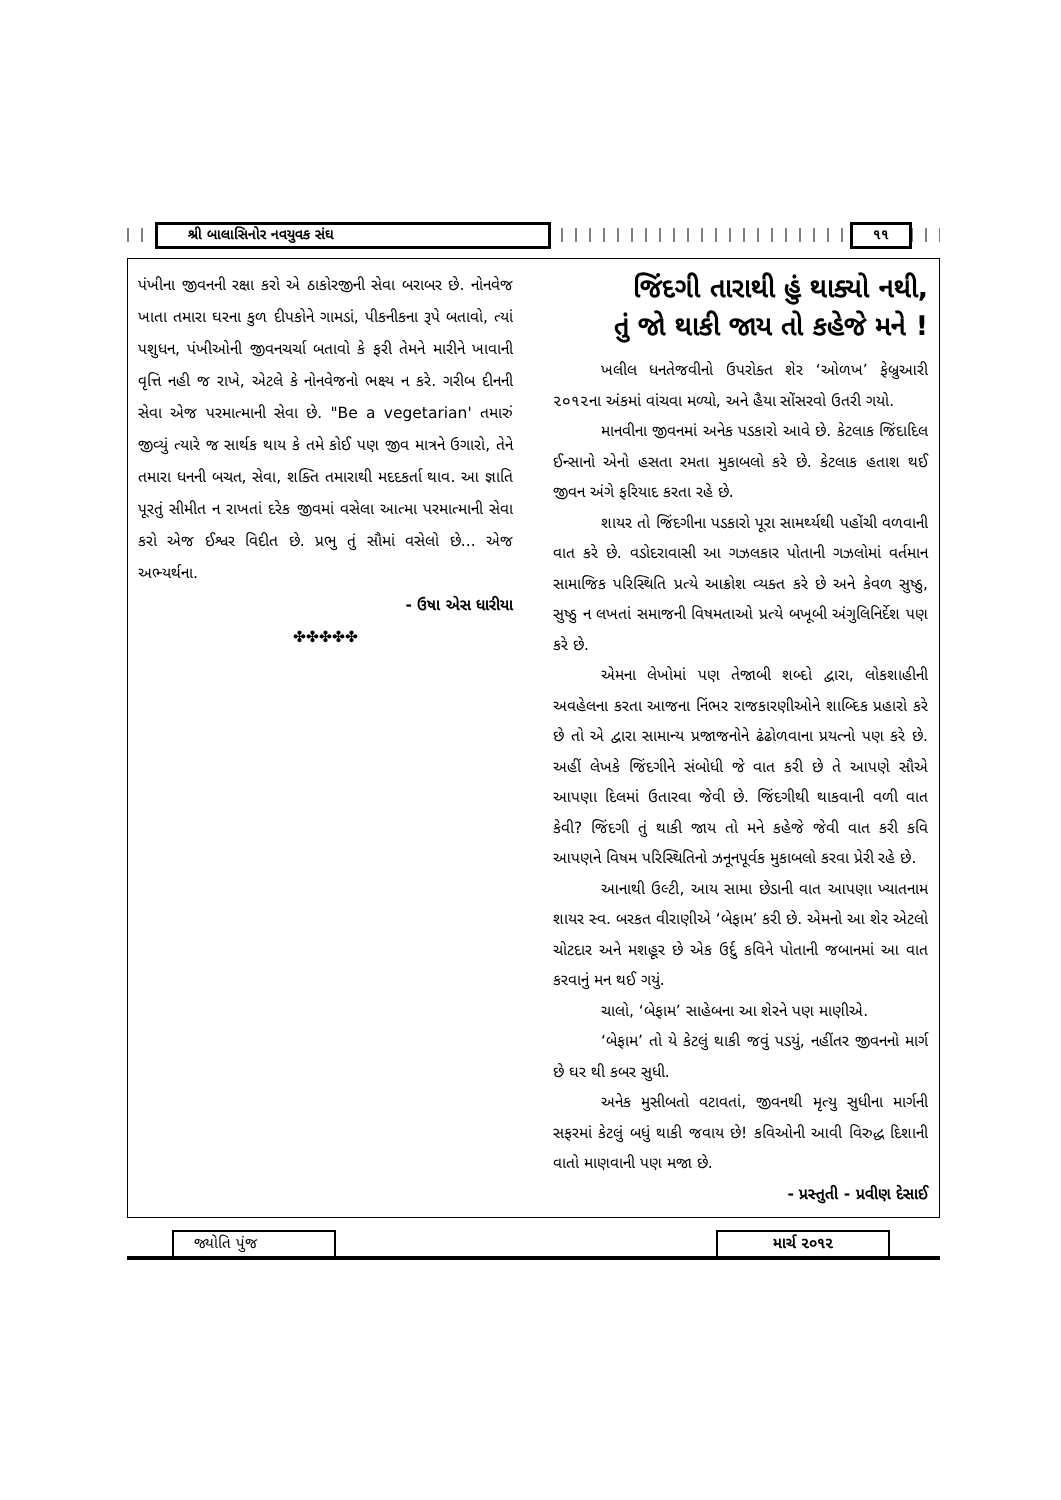શ્રી બાલાસિનોર નવયુવક સંઘ ૧૧
પંખીના જીવનની રક્ષા કરો એ ઠાકોરજીની સેવા બરાબર છે. નોનવેજ ખાતા તમારા ઘરના કુળ દીપકોને ગામડાં, પીકનીકના રૂપે બતાવો, ત્યાં પશુધન, પંખીઓની જીવનચર્ચા બતાવો કે ફરી તેમને મારીને ખાવાની વૃત્તિ નહી જ રાખે, એટલે કે નોનવેજનો ભક્ષ્ય ન કરે. ગરીબ દીનની સેવા એજ પરમાત્માની સેવા છે. "Be a vegetarian' તમારું જીવ્યું ત્યારે જ સાર્થક થાય કે તમે કોઈ પણ જીવ માત્રને ઉગારો, તેને તમારા ધનની બચત, સેવા, શક્તિ તમારાથી મદદકર્તા થાવ. આ જ્ઞાતિ પૂરતું સીમીત ન રાખતાં દરેક જીવમાં વસેલા આત્મા પરમાત્માની સેવા કરો એજ ઈશ્વર વિદીત છે. પ્રભુ તું સૌમાં વસેલો છે... એજ અભ્યર્થના.
- ઉષા એસ ધારીયા
✤✤✤✤✤
જિંદગી તારાથી હું થાક્યો નથી,
તું જો થાકી જાય તો કહેજે મને !
ખલીલ ધનતેજવીનો ઉપરોક્ત શેર ‘ઓળખ’ ફેબ્રુઆરી ૨૦૧૨ના અંકમાં વાંચવા મળ્યો, અને હૈયા સોંસરવો ઉતરી ગયો.
માનવીના જીવનમાં અનેક પડકારો આવે છે. કેટલાક જિંદાદિલ ઈન્સાનો એનો હસતા રમતા મુકાબલો કરે છે. કેટલાક હતાશ થઈ જીવન અંગે ફરિયાદ કરતા રહે છે.
શાયર તો જિંદગીના પડકારો પૂરા સામર્થ્યથી પહોંચી વળવાની વાત કરે છે. વડોદરાવાસી આ ગઝલકાર પોતાની ગઝલોમાં વર્તમાન સામાજિક પરિસ્થિતિ પ્રત્યે આક્રોશ વ્યક્ત કરે છે અને કેવળ સુષ્ઠુ, સુષ્ઠુ ન લખતાં સમાજની વિષમતાઓ પ્રત્યે બખૂબી અંગુલિનિર્દેશ પણ કરે છે.
એમના લેખોમાં પણ તેજાબી શબ્દો દ્વારા, લોકશાહીની અવહેલના કરતા આજના નિંભર રાજકારણીઓને શાબ્દિક પ્રહારો કરે છે તો એ દ્વારા સામાન્ય પ્રજાજનોને ઢંઢોળવાના પ્રયત્નો પણ કરે છે. અહીં લેખકે જિંદગીને સંબોધી જે વાત કરી છે તે આપણે સૌએ આપણા દિલમાં ઉતારવા જેવી છે. જિંદગીથી થાકવાની વળી વાત કેવી? જિંદગી તું થાકી જાય તો મને કહેજે જેવી વાત કરી કવિ આપણને વિષમ પરિસ્થિતિનો ઝનૂનપૂર્વક મુકાબલો કરવા પ્રેરી રહે છે.
આનાથી ઉલ્ટી, આય સામા છેડાની વાત આપણા ખ્યાતનામ શાયર સ્વ. બરકત વીરાણીએ ‘બેફામ’ કરી છે. એમનો આ શેર એટલો ચોટદાર અને મશહૂર છે એક ઉર્દુ કવિને પોતાની જબાનમાં આ વાત કરવાનું મન થઈ ગયું.
ચાલો, ‘બેફામ’ સાહેબના આ શેરને પણ માણીએ.
‘બેફામ’ તો યે કેટલું થાકી જવું પડયું, નહીંતર જીવનનો માર્ગ છે ઘર થી કબર સુધી.
અનેક મુસીબતો વટાવતાં, જીવનથી મૃત્યુ સુધીના માર્ગની સફરમાં કેટલું બધું થાકી જવાય છે! કવિઓની આવી વિરુદ્ધ દિશાની વાતો માણવાની પણ મજા છે.
- પ્રસ્તુતી - પ્રવીણ દેસાઈ
જ્યોતિ પુંજ
માર્ચ ૨૦૧૨